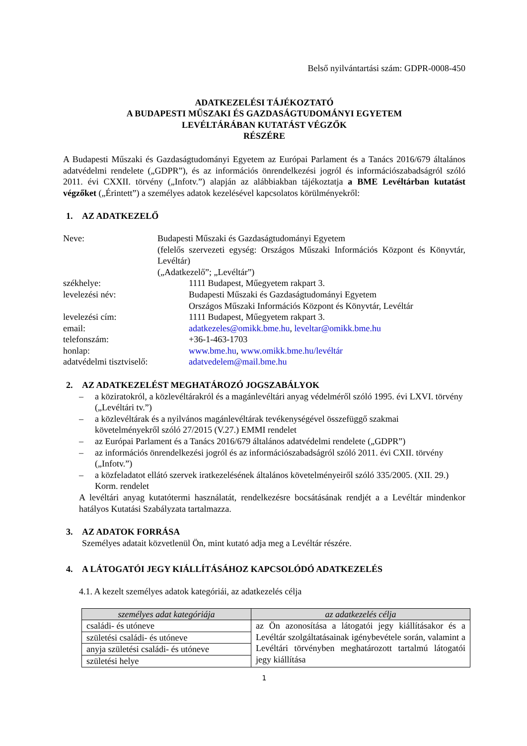Belső nyilvántartási szám: GDPR-0008-450
ADATKEZELÉSI TÁJÉKOZTATÓ
A BUDAPESTI MŰSZAKI ÉS GAZDASÁGTUDOMÁNYI EGYETEM
LEVÉLTÁRÁBAN KUTATÁST VÉGZŐK
RÉSZÉRE
A Budapesti Műszaki és Gazdaságtudományi Egyetem az Európai Parlament és a Tanács 2016/679 általános adatvédelmi rendelete („GDPR”), és az információs önrendelkezési jogról és információszabadságról szóló 2011. évi CXXII. törvény („Infotv.”) alapján az alábbiakban tájékoztatja a BME Levéltárban kutatást végzőket („Érintett”) a személyes adatok kezelésével kapcsolatos körülményekről:
1. AZ ADATKEZELŐ
Neve:
Budapesti Műszaki és Gazdaságtudományi Egyetem
(felelős szervezeti egység: Országos Műszaki Információs Központ és Könyvtár, Levéltár)
(„Adatkezelő”; „Levéltár”)
székhelye:
1111 Budapest, Műegyetem rakpart 3.
levelezési név:
Budapesti Műszaki és Gazdaságtudományi Egyetem
Országos Műszaki Információs Központ és Könyvtár, Levéltár
levelezési cím:
1111 Budapest, Műegyetem rakpart 3.
email:
adatkezeles@omikk.bme.hu, leveltar@omikk.bme.hu
telefonszám:
+36-1-463-1703
honlap:
www.bme.hu, www.omikk.bme.hu/levéltár
adatvédelmi tisztviselő:
adatvedelem@mail.bme.hu
2. AZ ADATKEZELÉST MEGHATÁROZÓ JOGSZABÁLYOK
– a köziratokról, a közlevéltárakról és a magánlevéltári anyag védelméről szóló 1995. évi LXVI. törvény („Levéltári tv.”)
– a közlevéltárak és a nyilvános magánlevéltárak tevékenységével összefüggő szakmai követelményekről szóló 27/2015 (V.27.) EMMI rendelet
– az Európai Parlament és a Tanács 2016/679 általános adatvédelmi rendelete („GDPR”)
– az információs önrendelkezési jogról és az információszabadságról szóló 2011. évi CXII. törvény („Infotv.”)
– a közfeladatot ellátó szervek iratkezelésének általános követelményeiről szóló 335/2005. (XII. 29.) Korm. rendelet
A levéltári anyag kutatótermi használatát, rendelkezésre bocsátásának rendjét a a Levéltár mindenkor hatályos Kutatási Szabályzata tartalmazza.
3. AZ ADATOK FORRÁSA
Személyes adatait közvetlenül Ön, mint kutató adja meg a Levéltár részére.
4. A LÁTOGATÓI JEGY KIÁLLÍTÁSÁHOZ KAPCSOLÓDÓ ADATKEZELÉS
4.1. A kezelt személyes adatok kategóriái, az adatkezelés célja
| személyes adat kategóriája | az adatkezelés célja |
| --- | --- |
| családi- és utóneve | az Ön azonosítása a látogatói jegy kiállításakor és a Levéltár szolgáltatásainak igénybevétele során, valamint a Levéltári törvényben meghatározott tartalmú látogatói jegy kiállítása |
| születési családi- és utóneve | |
| anyja születési családi- és utóneve | |
| születési helye | |
1